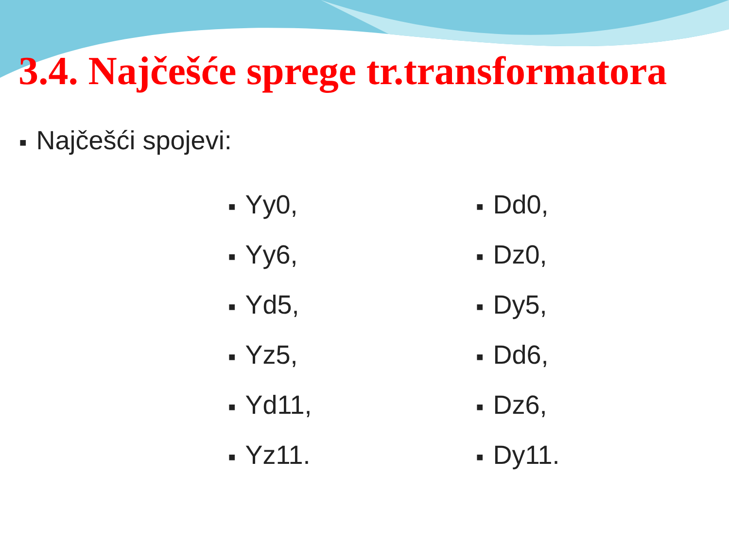3.4. Najčešće sprege tr.transformatora
■ Najčešći spojevi:
■ Yy0,
■ Yy6,
■ Yd5,
■ Yz5,
■ Yd11,
■ Yz11.
■ Dd0,
■ Dz0,
■ Dy5,
■ Dd6,
■ Dz6,
■ Dy11.